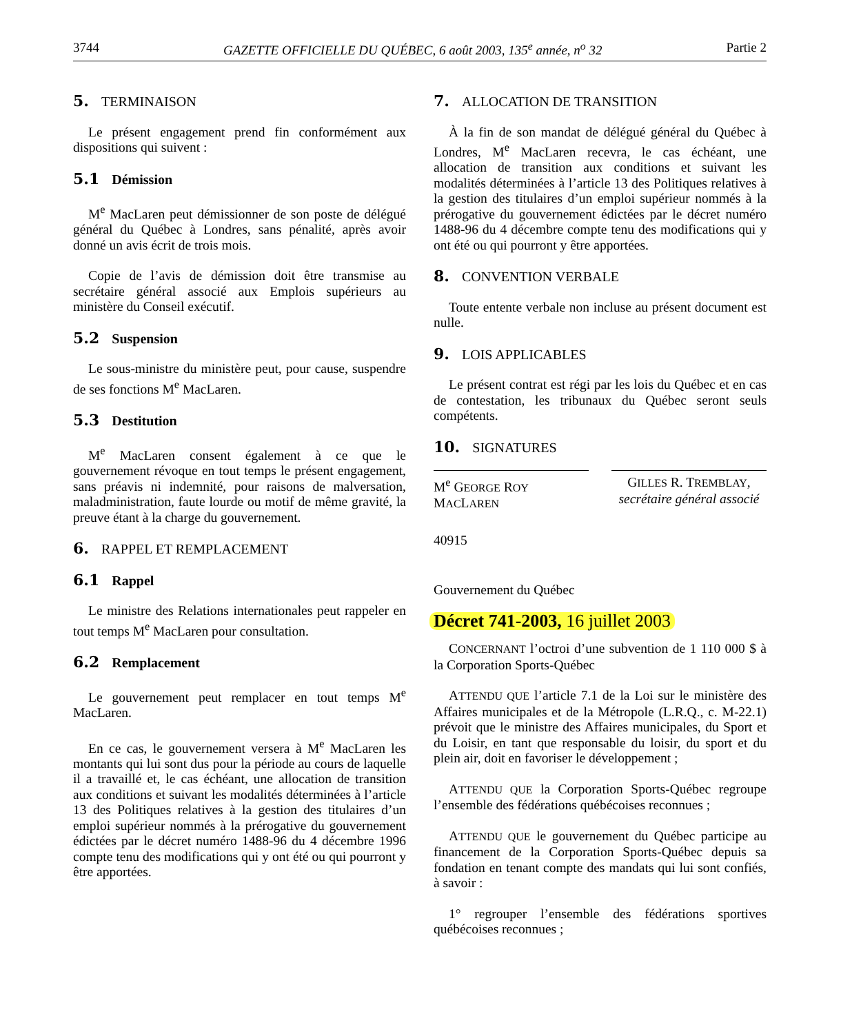3744 GAZETTE OFFICIELLE DU QUÉBEC, 6 août 2003, 135<sup>e</sup> année, n<sup>o</sup> 32 Partie 2
5. TERMINAISON
Le présent engagement prend fin conformément aux dispositions qui suivent :
5.1 Démission
M<sup>e</sup> MacLaren peut démissionner de son poste de délégué général du Québec à Londres, sans pénalité, après avoir donné un avis écrit de trois mois.
Copie de l’avis de démission doit être transmise au secrétaire général associé aux Emplois supérieurs au ministère du Conseil exécutif.
5.2 Suspension
Le sous-ministre du ministère peut, pour cause, suspendre de ses fonctions M<sup>e</sup> MacLaren.
5.3 Destitution
M<sup>e</sup> MacLaren consent également à ce que le gouvernement révoque en tout temps le présent engagement, sans préavis ni indemnité, pour raisons de malversation, maladministration, faute lourde ou motif de même gravité, la preuve étant à la charge du gouvernement.
6. RAPPEL ET REMPLACEMENT
6.1 Rappel
Le ministre des Relations internationales peut rappeler en tout temps M<sup>e</sup> MacLaren pour consultation.
6.2 Remplacement
Le gouvernement peut remplacer en tout temps M<sup>e</sup> MacLaren.
En ce cas, le gouvernement versera à M<sup>e</sup> MacLaren les montants qui lui sont dus pour la période au cours de laquelle il a travaillé et, le cas échéant, une allocation de transition aux conditions et suivant les modalités déterminées à l’article 13 des Politiques relatives à la gestion des titulaires d’un emploi supérieur nommés à la prérogative du gouvernement édictées par le décret numéro 1488-96 du 4 décembre 1996 compte tenu des modifications qui y ont été ou qui pourront y être apportées.
7. ALLOCATION DE TRANSITION
À la fin de son mandat de délégué général du Québec à Londres, M<sup>e</sup> MacLaren recevra, le cas échéant, une allocation de transition aux conditions et suivant les modalités déterminées à l’article 13 des Politiques relatives à la gestion des titulaires d’un emploi supérieur nommés à la prérogative du gouvernement édictées par le décret numéro 1488-96 du 4 décembre compte tenu des modifications qui y ont été ou qui pourront y être apportées.
8. CONVENTION VERBALE
Toute entente verbale non incluse au présent document est nulle.
9. LOIS APPLICABLES
Le présent contrat est régi par les lois du Québec et en cas de contestation, les tribunaux du Québec seront seuls compétents.
10. SIGNATURES
M<sup>e</sup> GEORGE ROY MACLAREN
GILLES R. TREMBLAY,
secrétaire général associé
40915
Gouvernement du Québec
Décret 741-2003, 16 juillet 2003
CONCERNANT l’octroi d’une subvention de 1 110 000 $ à la Corporation Sports-Québec
ATTENDU QUE l’article 7.1 de la Loi sur le ministère des Affaires municipales et de la Métropole (L.R.Q., c. M-22.1) prévoit que le ministre des Affaires municipales, du Sport et du Loisir, en tant que responsable du loisir, du sport et du plein air, doit en favoriser le développement ;
ATTENDU QUE la Corporation Sports-Québec regroupe l’ensemble des fédérations québécoises reconnues ;
ATTENDU QUE le gouvernement du Québec participe au financement de la Corporation Sports-Québec depuis sa fondation en tenant compte des mandats qui lui sont confiés, à savoir :
1° regrouper l’ensemble des fédérations sportives québécoises reconnues ;